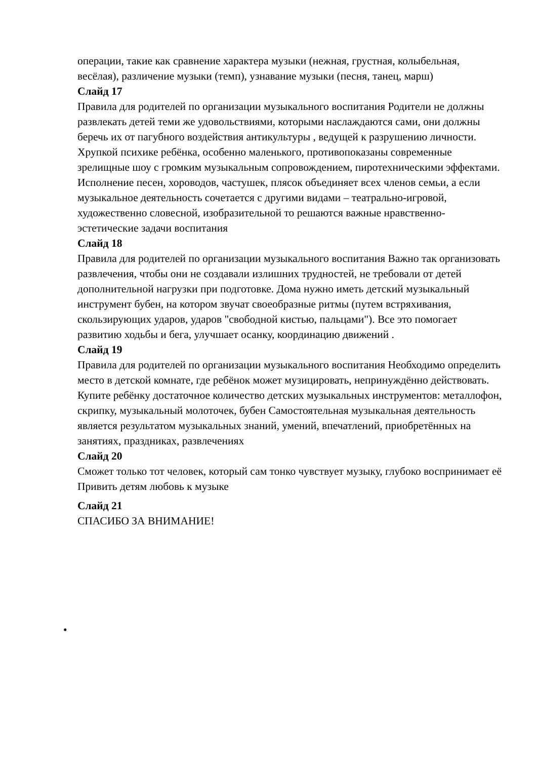операции, такие как сравнение характера музыки (нежная, грустная, колыбельная, весёлая), различение музыки (темп), узнавание музыки (песня, танец, марш)
Слайд 17
Правила для родителей по организации музыкального воспитания Родители не должны развлекать детей теми же удовольствиями, которыми наслаждаются сами, они должны беречь их от пагубного воздействия антикультуры , ведущей к разрушению личности. Хрупкой психике ребёнка, особенно маленького, противопоказаны современные зрелищные шоу с громким музыкальным сопровождением, пиротехническими эффектами. Исполнение песен, хороводов, частушек, плясок объединяет всех членов семьи, а если музыкальное деятельность сочетается с другими видами – театрально-игровой, художественно словесной, изобразительной то решаются важные нравственно- эстетические задачи воспитания
Слайд 18
Правила для родителей по организации музыкального воспитания Важно так организовать развлечения, чтобы они не создавали излишних трудностей, не требовали от детей дополнительной нагрузки при подготовке. Дома нужно иметь детский музыкальный инструмент бубен, на котором звучат своеобразные ритмы (путем встряхивания, скользирующих ударов, ударов "свободной кистью, пальцами"). Все это помогает развитию ходьбы и бега, улучшает осанку, координацию движений .
Слайд 19
Правила для родителей по организации музыкального воспитания Необходимо определить место в детской комнате, где ребёнок может музицировать, непринуждённо действовать. Купите ребёнку достаточное количество детских музыкальных инструментов: металлофон, скрипку, музыкальный молоточек, бубен Самостоятельная музыкальная деятельность является результатом музыкальных знаний, умений, впечатлений, приобретённых на занятиях, праздниках, развлечениях
Слайд 20
Сможет только тот человек, который сам тонко чувствует музыку, глубоко воспринимает её Привить детям любовь к музыке
Слайд 21
СПАСИБО ЗА ВНИМАНИЕ!
•